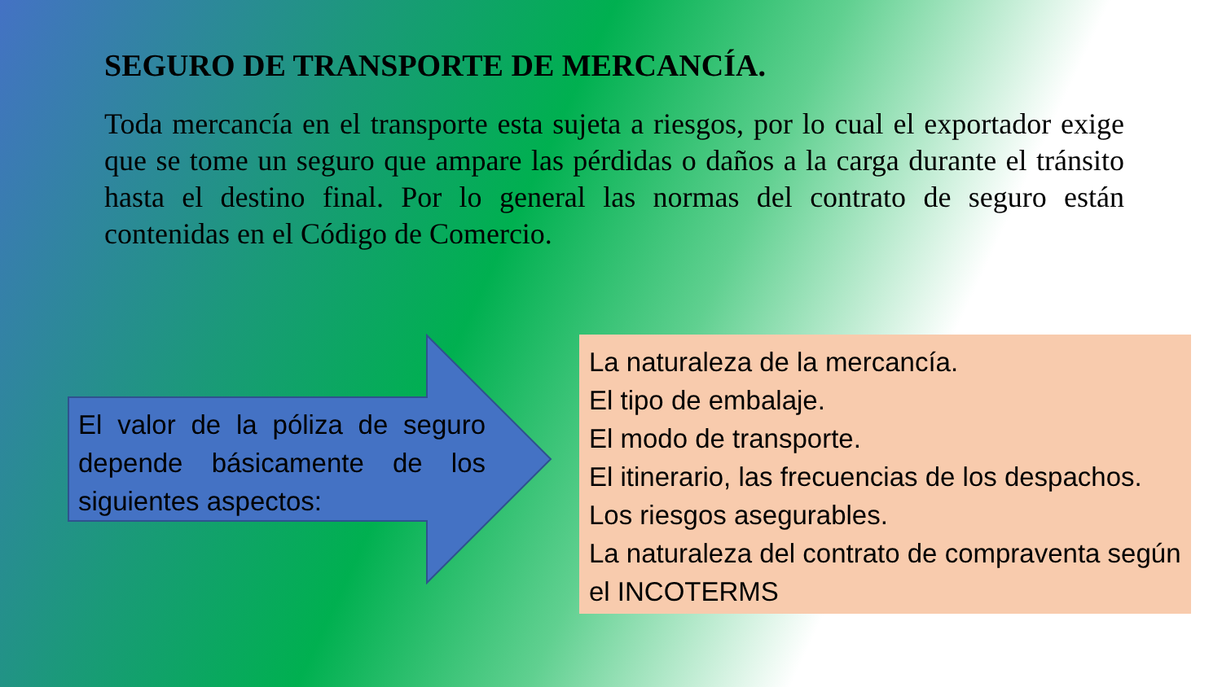SEGURO DE TRANSPORTE DE MERCANCÍA.
Toda mercancía en el transporte esta sujeta a riesgos, por lo cual el exportador exige que se tome un seguro que ampare las pérdidas o daños a la carga durante el tránsito hasta el destino final. Por lo general las normas del contrato de seguro están contenidas en el Código de Comercio.
El valor de la póliza de seguro depende básicamente de los siguientes aspectos:
La naturaleza de la mercancía.
El tipo de embalaje.
El modo de transporte.
El itinerario, las frecuencias de los despachos.
Los riesgos asegurables.
La naturaleza del contrato de compraventa según el INCOTERMS